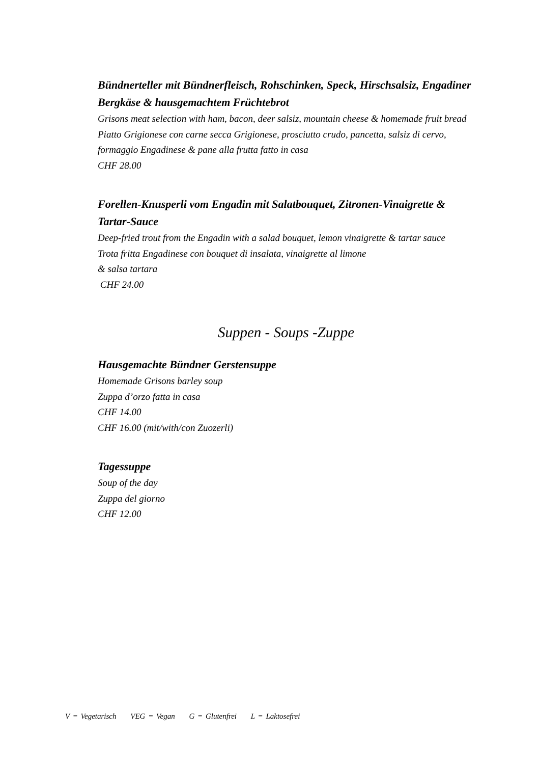Bündnerteller mit Bündnerfleisch, Rohschinken, Speck, Hirschsalsiz, Engadiner Bergkäse & hausgemachtem Früchtebrot
Grisons meat selection with ham, bacon, deer salsiz, mountain cheese & homemade fruit bread
Piatto Grigionese con carne secca Grigionese, prosciutto crudo, pancetta, salsiz di cervo, formaggio Engadinese & pane alla frutta fatto in casa
CHF 28.00
Forellen-Knusperli vom Engadin mit Salatbouquet, Zitronen-Vinaigrette & Tartar-Sauce
Deep-fried trout from the Engadin with a salad bouquet, lemon vinaigrette & tartar sauce
Trota fritta Engadinese con bouquet di insalata, vinaigrette al limone
& salsa tartara
CHF 24.00
Suppen - Soups -Zuppe
Hausgemachte Bündner Gerstensuppe
Homemade Grisons barley soup
Zuppa d’orzo fatta in casa
CHF 14.00
CHF 16.00 (mit/with/con Zuozerli)
Tagessuppe
Soup of the day
Zuppa del giorno
CHF 12.00
V = Vegetarisch VEG = Vegan G = Glutenfrei L = Laktosefrei